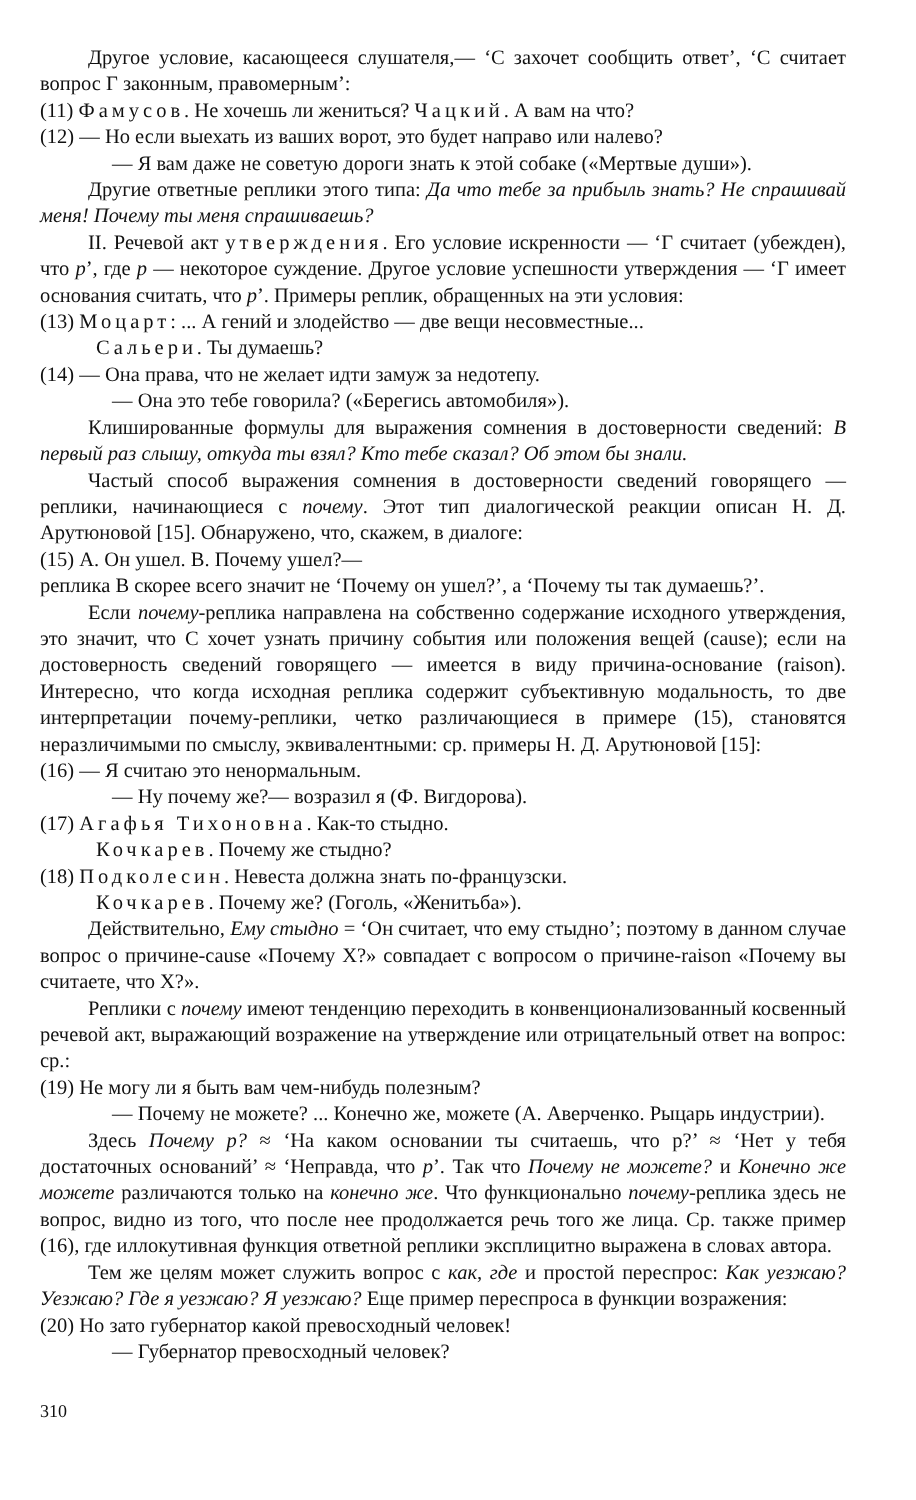Другое условие, касающееся слушателя,— ‘С захочет сообщить ответ’, ‘С считает вопрос Г законным, правомерным’:
(11) Фамусов. Не хочешь ли жениться? Чацкий. А вам на что?
(12) — Но если выехать из ваших ворот, это будет направо или налево?
— Я вам даже не советую дороги знать к этой собаке («Мертвые души»).
Другие ответные реплики этого типа: Да что тебе за прибыль знать? Не спрашивай меня! Почему ты меня спрашиваешь?
II. Речевой акт утверждения. Его условие искренности — ‘Г считает (убежден), что p’, где p — некоторое суждение. Другое условие успешности утверждения — ‘Г имеет основания считать, что p’. Примеры реплик, обращенных на эти условия:
(13) Моцарт: ... А гений и злодейство — две вещи несовместные...
Сальери. Ты думаешь?
(14) — Она права, что не желает идти замуж за недотепу.
— Она это тебе говорила? («Берегись автомобиля»).
Клишированные формулы для выражения сомнения в достоверности сведений: В первый раз слышу, откуда ты взял? Кто тебе сказал? Об этом бы знали.
Частый способ выражения сомнения в достоверности сведений говорящего — реплики, начинающиеся с почему. Этот тип диалогической реакции описан Н. Д. Арутюновой [15]. Обнаружено, что, скажем, в диалоге:
(15) А. Он ушел. В. Почему ушел?—
реплика В скорее всего значит не ‘Почему он ушел?’, а ‘Почему ты так думаешь?’.
Если почему-реплика направлена на собственно содержание исходного утверждения, это значит, что С хочет узнать причину события или положения вещей (cause); если на достоверность сведений говорящего — имеется в виду причина-основание (raison). Интересно, что когда исходная реплика содержит субъективную модальность, то две интерпретации почему-реплики, четко различающиеся в примере (15), становятся неразличимыми по смыслу, эквивалентными: ср. примеры Н. Д. Арутюновой [15]:
(16) — Я считаю это ненормальным.
— Ну почему же?— возразил я (Ф. Вигдорова).
(17) Агафья Тихоновна. Как-то стыдно.
Кочкарев. Почему же стыдно?
(18) Подколесин. Невеста должна знать по-французски.
Кочкарев. Почему же? (Гоголь, «Женитьба»).
Действительно, Ему стыдно = ‘Он считает, что ему стыдно’; поэтому в данном случае вопрос о причине-cause «Почему X?» совпадает с вопросом о причине-raison «Почему вы считаете, что X?».
Реплики с почему имеют тенденцию переходить в конвенционализованный косвенный речевой акт, выражающий возражение на утверждение или отрицательный ответ на вопрос: ср.:
(19) Не могу ли я быть вам чем-нибудь полезным?
— Почему не можете? ... Конечно же, можете (А. Аверченко. Рыцарь индустрии).
Здесь Почему p? ≈ ‘На каком основании ты считаешь, что p?’ ≈ ‘Нет у тебя достаточных оснований’ ≈ ‘Неправда, что p’. Так что Почему не можете? и Конечно же можете различаются только на конечно же. Что функционально почему-реплика здесь не вопрос, видно из того, что после нее продолжается речь того же лица. Ср. также пример (16), где иллокутивная функция ответной реплики эксплицитно выражена в словах автора.
Тем же целям может служить вопрос с как, где и простой переспрос: Как уезжаю? Уезжаю? Где я уезжаю? Я уезжаю? Еще пример переспроса в функции возражения:
(20) Но зато губернатор какой превосходный человек!
— Губернатор превосходный человек?
310